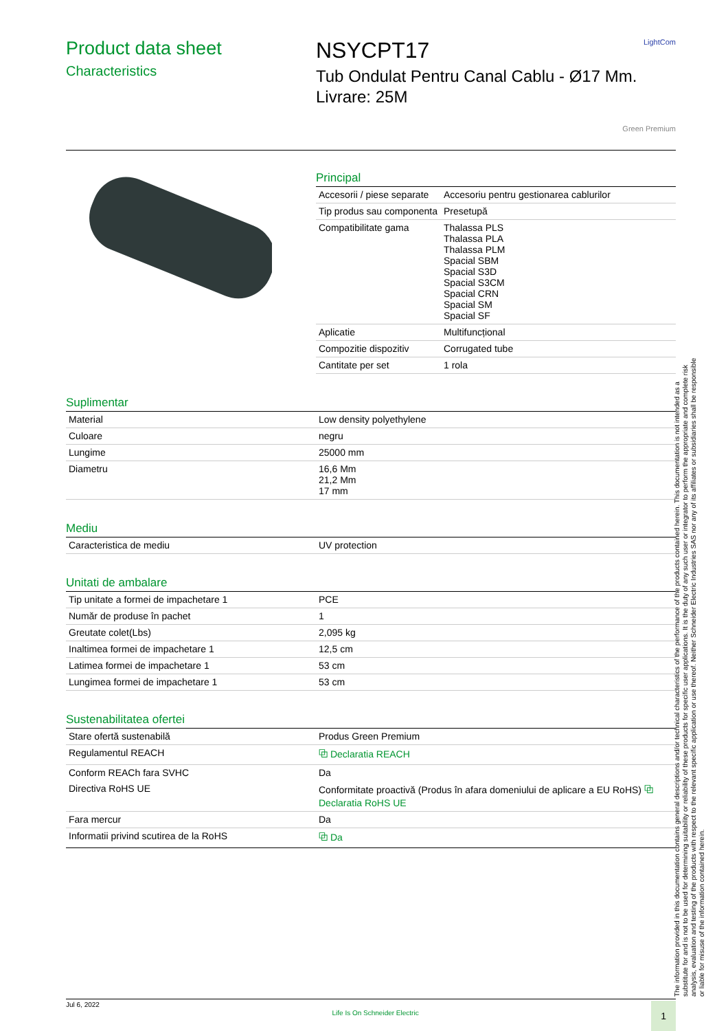LightCom
Product data sheet
Characteristics
NSYCPT17
Tub Ondulat Pentru Canal Cablu - Ø17 Mm.
Livrare: 25M
Green Premium
Principal
| Accesorii / piese separate | Accesoriu pentru gestionarea cablurilor |
| Tip produs sau componenta | Presetupă |
| Compatibilitate gama | Thalassa PLS Thalassa PLA Thalassa PLM Spacial SBM Spacial S3D Spacial S3CM Spacial CRN Spacial SM Spacial SF |
| Aplicatie | Multifuncțional |
| Compozitie dispozitiv | Corrugated tube |
| Cantitate per set | 1 rola |
Suplimentar
| Material | Low density polyethylene |
| Culoare | negru |
| Lungime | 25000 mm |
| Diametru | 16,6 Mm 21,2 Mm 17 mm |
Mediu
| Caracteristica de mediu | UV protection |
Unitati de ambalare
| Tip unitate a formei de impachetare 1 | PCE |
| Număr de produse în pachet | 1 |
| Greutate colet(Lbs) | 2,095 kg |
| Inaltimea formei de impachetare 1 | 12,5 cm |
| Latimea formei de impachetare 1 | 53 cm |
| Lungimea formei de impachetare 1 | 53 cm |
Sustenabilitatea ofertei
| Stare ofertă sustenabilă | Produs Green Premium |
| Regulamentul REACH | ⧉ Declaratia REACH |
| Conform REACh fara SVHC | Da |
| Directiva RoHS UE | Conformitate proactivă (Produs în afara domeniului de aplicare a EU RoHS) ⧉ Declaratia RoHS UE |
| Fara mercur | Da |
| Informatii privind scutirea de la RoHS | ⧉ Da |
Jul 6, 2022 Life Is On Schneider Electric 1
The information provided in this documentation contains general descriptions and/or technical characteristics of the performance of the products contained herein. This documentation is not intended as a substitute for and is not to be used for determining suitability or reliability of these products for specific user applications. It is the duty of any such user or integrator to perform the appropriate and complete risk analysis, evaluation and testing of the products with respect to the relevant specific application or use thereof. Neither Schneider Electric Industries SAS nor any of its affiliates or subsidiaries shall be responsible or liable for misuse of the information contained herein.